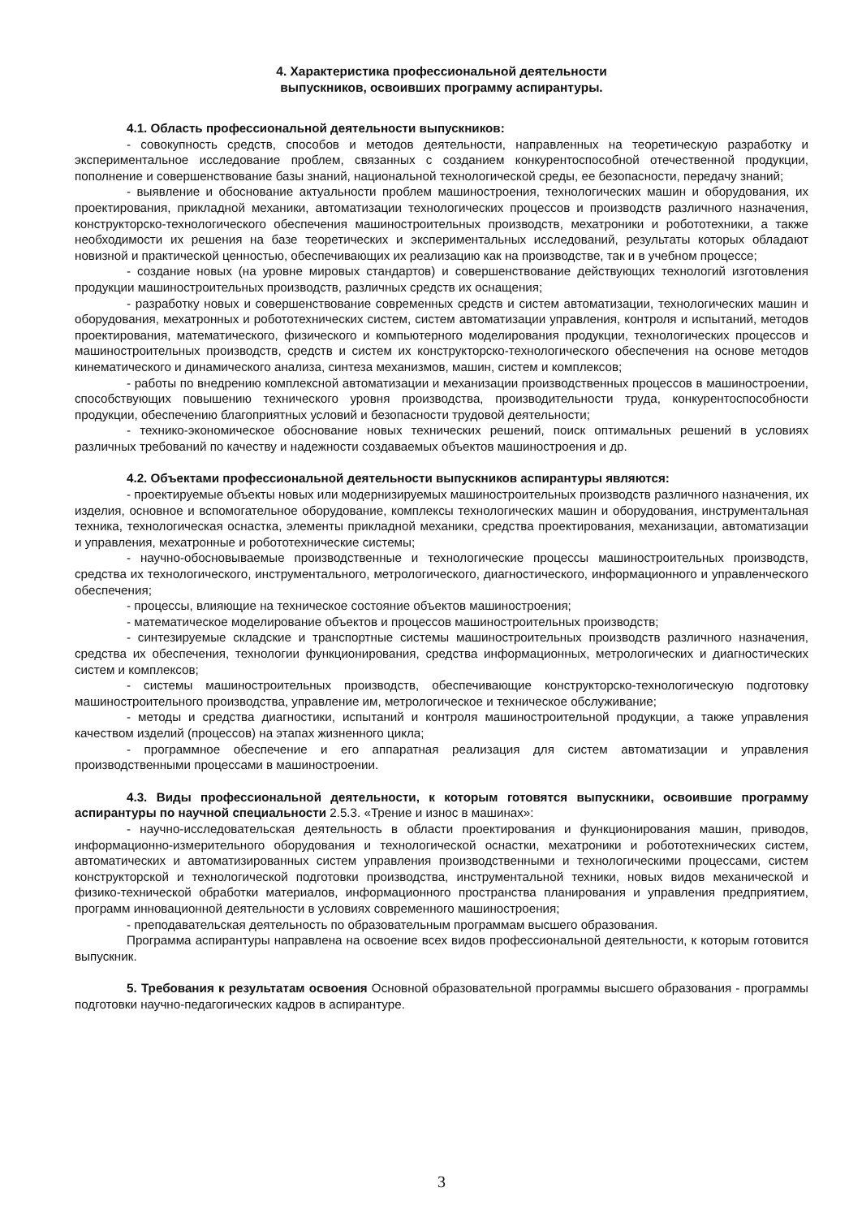4. Характеристика профессиональной деятельности
выпускников, освоивших программу аспирантуры.
4.1. Область профессиональной деятельности выпускников:
- совокупность средств, способов и методов деятельности, направленных на теоретическую разработку и экспериментальное исследование проблем, связанных с созданием конкурентоспособной отечественной продукции, пополнение и совершенствование базы знаний, национальной технологической среды, ее безопасности, передачу знаний;
- выявление и обоснование актуальности проблем машиностроения, технологических машин и оборудования, их проектирования, прикладной механики, автоматизации технологических процессов и производств различного назначения, конструкторско-технологического обеспечения машиностроительных производств, мехатроники и робототехники, а также необходимости их решения на базе теоретических и экспериментальных исследований, результаты которых обладают новизной и практической ценностью, обеспечивающих их реализацию как на производстве, так и в учебном процессе;
- создание новых (на уровне мировых стандартов) и совершенствование действующих технологий изготовления продукции машиностроительных производств, различных средств их оснащения;
- разработку новых и совершенствование современных средств и систем автоматизации, технологических машин и оборудования, мехатронных и робототехнических систем, систем автоматизации управления, контроля и испытаний, методов проектирования, математического, физического и компьютерного моделирования продукции, технологических процессов и машиностроительных производств, средств и систем их конструкторско-технологического обеспечения на основе методов кинематического и динамического анализа, синтеза механизмов, машин, систем и комплексов;
- работы по внедрению комплексной автоматизации и механизации производственных процессов в машиностроении, способствующих повышению технического уровня производства, производительности труда, конкурентоспособности продукции, обеспечению благоприятных условий и безопасности трудовой деятельности;
- технико-экономическое обоснование новых технических решений, поиск оптимальных решений в условиях различных требований по качеству и надежности создаваемых объектов машиностроения и др.
4.2. Объектами профессиональной деятельности выпускников аспирантуры являются:
- проектируемые объекты новых или модернизируемых машиностроительных производств различного назначения, их изделия, основное и вспомогательное оборудование, комплексы технологических машин и оборудования, инструментальная техника, технологическая оснастка, элементы прикладной механики, средства проектирования, механизации, автоматизации и управления, мехатронные и робототехнические системы;
- научно-обосновываемые производственные и технологические процессы машиностроительных производств, средства их технологического, инструментального, метрологического, диагностического, информационного и управленческого обеспечения;
- процессы, влияющие на техническое состояние объектов машиностроения;
- математическое моделирование объектов и процессов машиностроительных производств;
- синтезируемые складские и транспортные системы машиностроительных производств различного назначения, средства их обеспечения, технологии функционирования, средства информационных, метрологических и диагностических систем и комплексов;
- системы машиностроительных производств, обеспечивающие конструкторско-технологическую подготовку машиностроительного производства, управление им, метрологическое и техническое обслуживание;
- методы и средства диагностики, испытаний и контроля машиностроительной продукции, а также управления качеством изделий (процессов) на этапах жизненного цикла;
- программное обеспечение и его аппаратная реализация для систем автоматизации и управления производственными процессами в машиностроении.
4.3. Виды профессиональной деятельности, к которым готовятся выпускники, освоившие программу аспирантуры по научной специальности 2.5.3. «Трение и износ в машинах»:
- научно-исследовательская деятельность в области проектирования и функционирования машин, приводов, информационно-измерительного оборудования и технологической оснастки, мехатроники и робототехнических систем, автоматических и автоматизированных систем управления производственными и технологическими процессами, систем конструкторской и технологической подготовки производства, инструментальной техники, новых видов механической и физико-технической обработки материалов, информационного пространства планирования и управления предприятием, программ инновационной деятельности в условиях современного машиностроения;
- преподавательская деятельность по образовательным программам высшего образования.
Программа аспирантуры направлена на освоение всех видов профессиональной деятельности, к которым готовится выпускник.
5. Требования к результатам освоения Основной образовательной программы высшего образования - программы подготовки научно-педагогических кадров в аспирантуре.
3